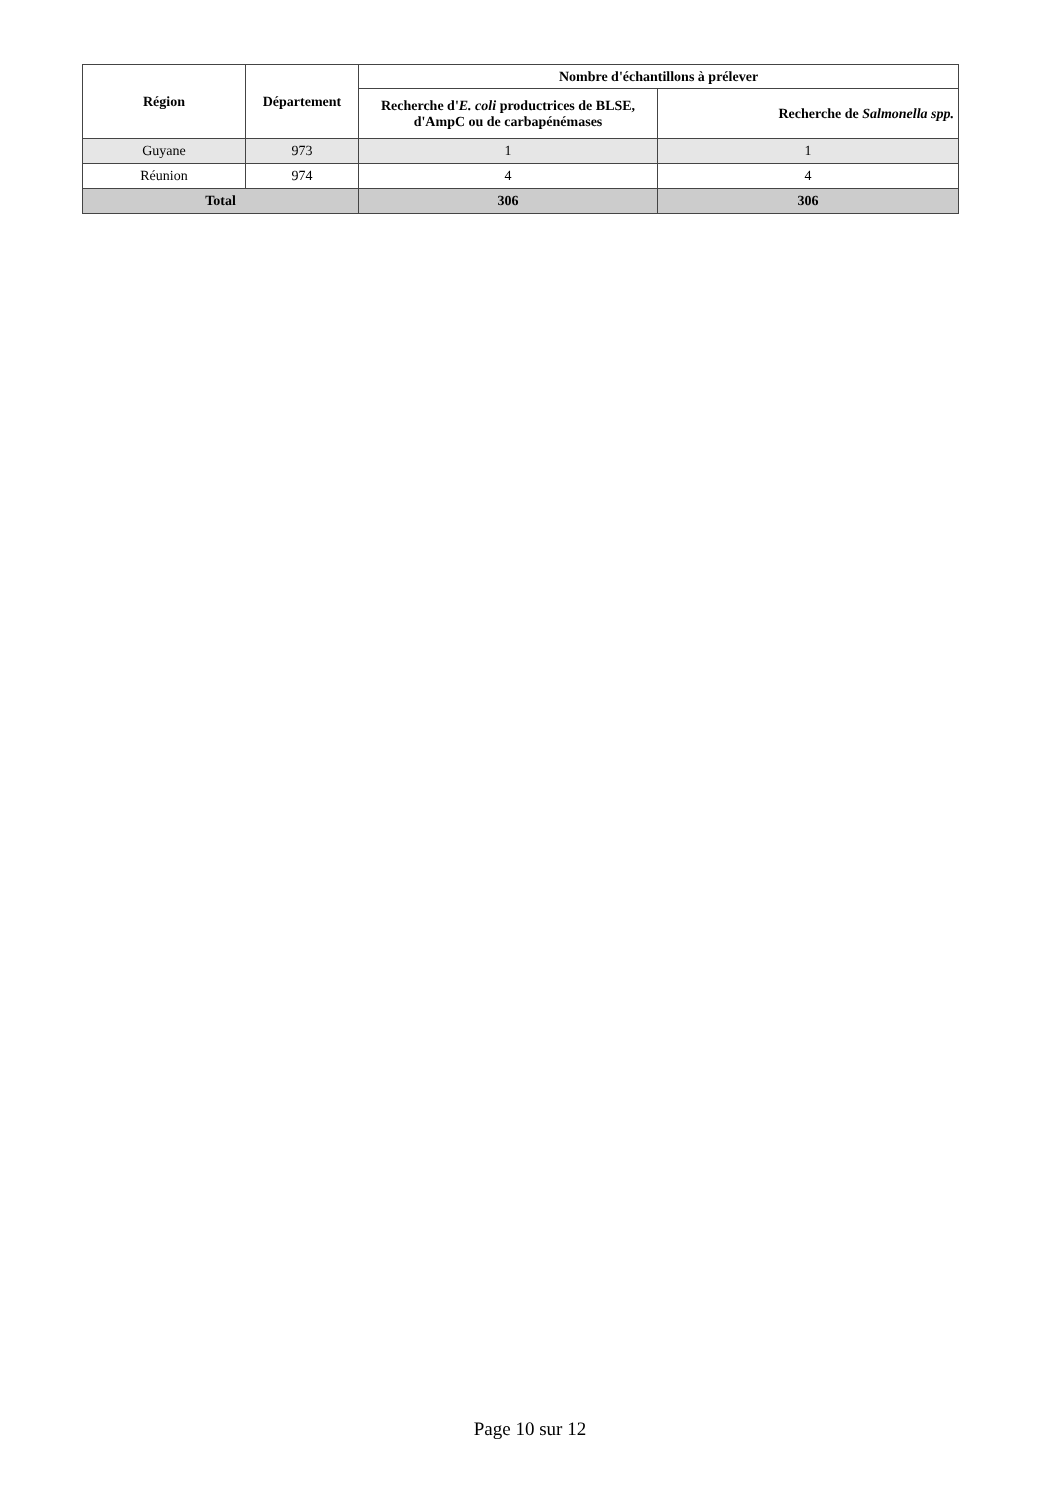| Région | Département | Nombre d'échantillons à prélever | |
| --- | --- | --- | --- |
| | | Recherche d' E. coli productrices de BLSE, d'AmpC ou de carbapénémases | Recherche de Salmonella spp. |
| Guyane | 973 | 1 | 1 |
| Réunion | 974 | 4 | 4 |
| Total | | 306 | 306 |
Page 10 sur 12